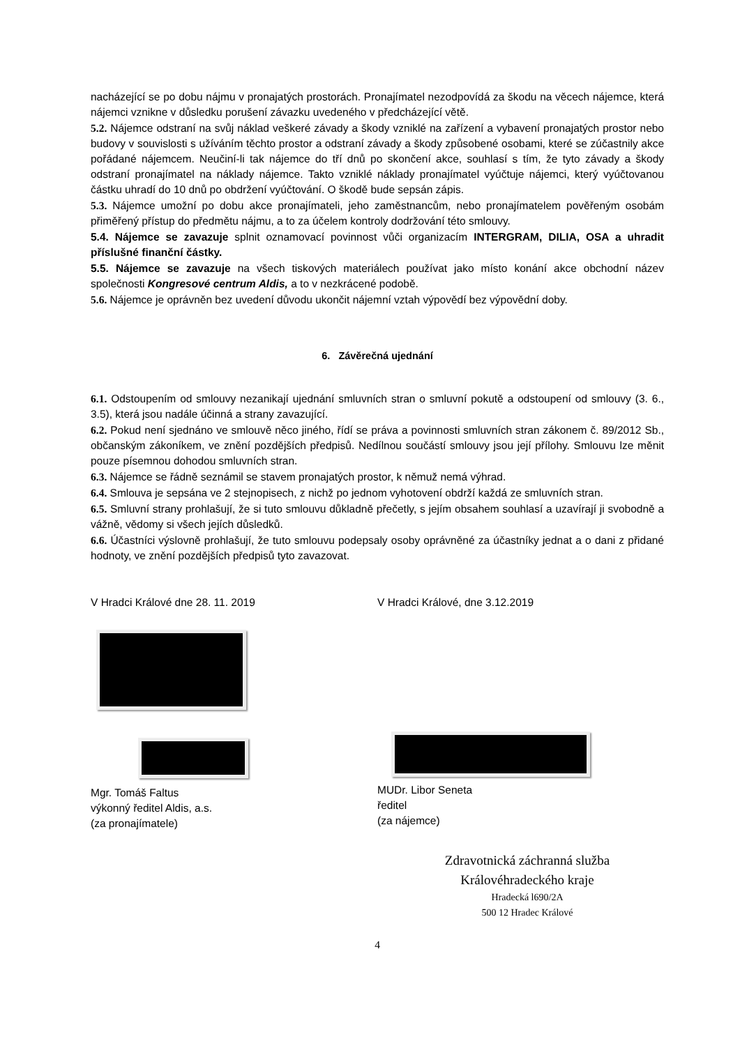nacházející se po dobu nájmu v pronajatých prostorách. Pronajímatel nezodpovídá za škodu na věcech nájemce, která nájemci vznikne v důsledku porušení závazku uvedeného v předcházející větě.
5.2. Nájemce odstraní na svůj náklad veškeré závady a škody vzniklé na zařízení a vybavení pronajatých prostor nebo budovy v souvislosti s užíváním těchto prostor a odstraní závady a škody způsobené osobami, které se zúčastnily akce pořádané nájemcem. Neučiní-li tak nájemce do tří dnů po skončení akce, souhlasí s tím, že tyto závady a škody odstraní pronajímatel na náklady nájemce. Takto vzniklé náklady pronajímatel vyúčtuje nájemci, který vyúčtovanou částku uhradí do 10 dnů po obdržení vyúčtování. O škodě bude sepsán zápis.
5.3. Nájemce umožní po dobu akce pronajímateli, jeho zaměstnancům, nebo pronajímatelem pověřeným osobám přiměřený přístup do předmětu nájmu, a to za účelem kontroly dodržování této smlouvy.
5.4. Nájemce se zavazuje splnit oznamovací povinnost vůči organizacím INTERGRAM, DILIA, OSA a uhradit příslušné finanční částky.
5.5. Nájemce se zavazuje na všech tiskových materiálech používat jako místo konání akce obchodní název společnosti Kongresové centrum Aldis, a to v nezkrácené podobě.
5.6. Nájemce je oprávněn bez uvedení důvodu ukončit nájemní vztah výpovědí bez výpovědní doby.
6. Závěrečná ujednání
6.1. Odstoupením od smlouvy nezanikají ujednání smluvních stran o smluvní pokutě a odstoupení od smlouvy (3. 6., 3.5), která jsou nadále účinná a strany zavazující.
6.2. Pokud není sjednáno ve smlouvě něco jiného, řídí se práva a povinnosti smluvních stran zákonem č. 89/2012 Sb., občanským zákoníkem, ve znění pozdějších předpisů. Nedílnou součástí smlouvy jsou její přílohy. Smlouvu lze měnit pouze písemnou dohodou smluvních stran.
6.3. Nájemce se řádně seznámil se stavem pronajatých prostor, k němuž nemá výhrad.
6.4. Smlouva je sepsána ve 2 stejnopisech, z nichž po jednom vyhotovení obdrží každá ze smluvních stran.
6.5. Smluvní strany prohlašují, že si tuto smlouvu důkladně přečetly, s jejím obsahem souhlasí a uzavírají ji svobodně a vážně, vědomy si všech jejích důsledků.
6.6. Účastníci výslovně prohlašují, že tuto smlouvu podepsaly osoby oprávněné za účastníky jednat a o dani z přidané hodnoty, ve znění pozdějších předpisů tyto zavazovat.
V Hradci Králové dne 28. 11. 2019
Mgr. Tomáš Faltus
výkonný ředitel Aldis, a.s.
(za pronajímatele)
V Hradci Králové, dne 3.12.2019
MUDr. Libor Seneta
ředitel
(za nájemce)
Zdravotnická záchranná služba
Královéhradeckého kraje
Hradecká l690/2A
500 12 Hradec Králové
4